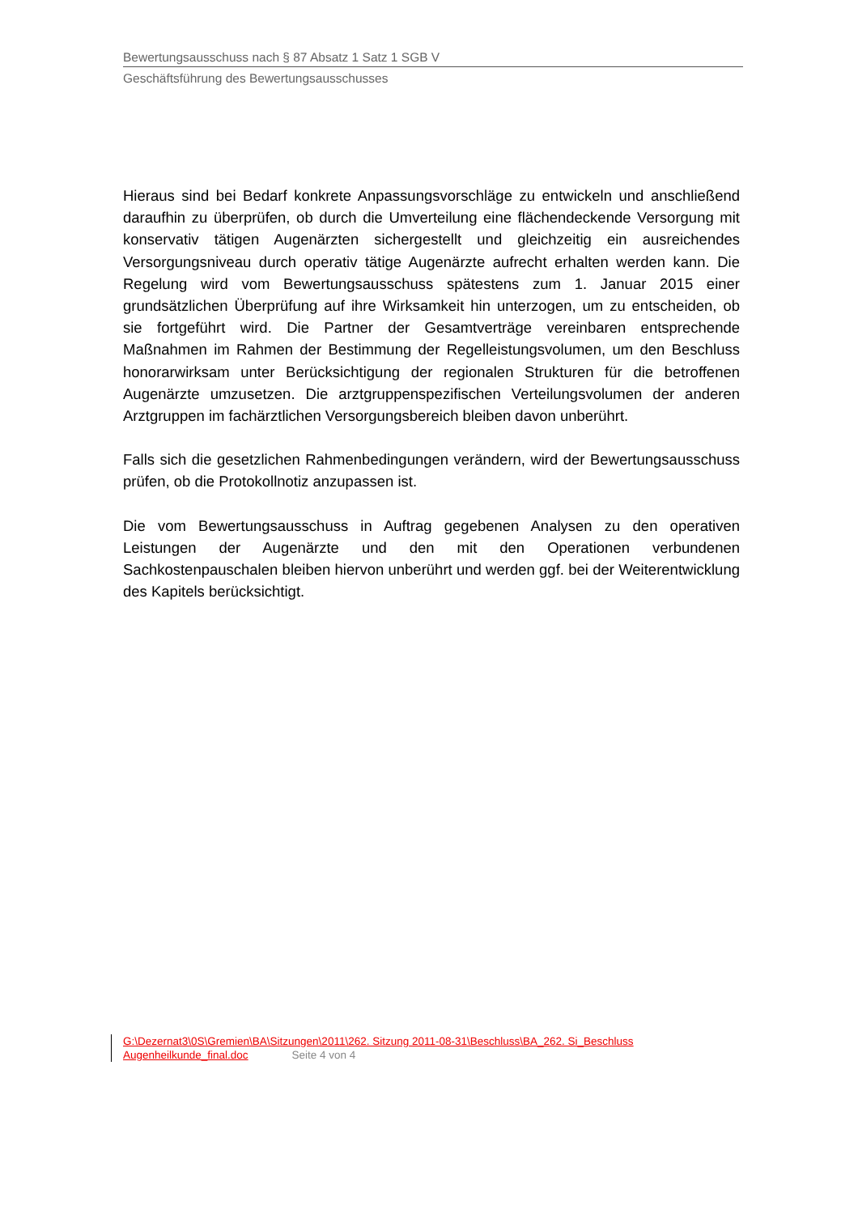Bewertungsausschuss nach § 87 Absatz 1 Satz 1 SGB V
Geschäftsführung des Bewertungsausschusses
Hieraus sind bei Bedarf konkrete Anpassungsvorschläge zu entwickeln und anschließend daraufhin zu überprüfen, ob durch die Umverteilung eine flächendeckende Versorgung mit konservativ tätigen Augenärzten sichergestellt und gleichzeitig ein ausreichendes Versorgungsniveau durch operativ tätige Augenärzte aufrecht erhalten werden kann. Die Regelung wird vom Bewertungsausschuss spätestens zum 1. Januar 2015 einer grundsätzlichen Überprüfung auf ihre Wirksamkeit hin unterzogen, um zu entscheiden, ob sie fortgeführt wird. Die Partner der Gesamtverträge vereinbaren entsprechende Maßnahmen im Rahmen der Bestimmung der Regelleistungsvolumen, um den Beschluss honorarwirksam unter Berücksichtigung der regionalen Strukturen für die betroffenen Augenärzte umzusetzen. Die arztgruppenspezifischen Verteilungsvolumen der anderen Arztgruppen im fachärztlichen Versorgungsbereich bleiben davon unberührt.
Falls sich die gesetzlichen Rahmenbedingungen verändern, wird der Bewertungsausschuss prüfen, ob die Protokollnotiz anzupassen ist.
Die vom Bewertungsausschuss in Auftrag gegebenen Analysen zu den operativen Leistungen der Augenärzte und den mit den Operationen verbundenen Sachkostenpauschalen bleiben hiervon unberührt und werden ggf. bei der Weiterentwicklung des Kapitels berücksichtigt.
G:\Dezernat3\0S\Gremien\BA\Sitzungen\2011\262. Sitzung 2011-08-31\Beschluss\BA_262. Si_Beschluss
Augenheilkunde_final.doc Seite 4 von 4